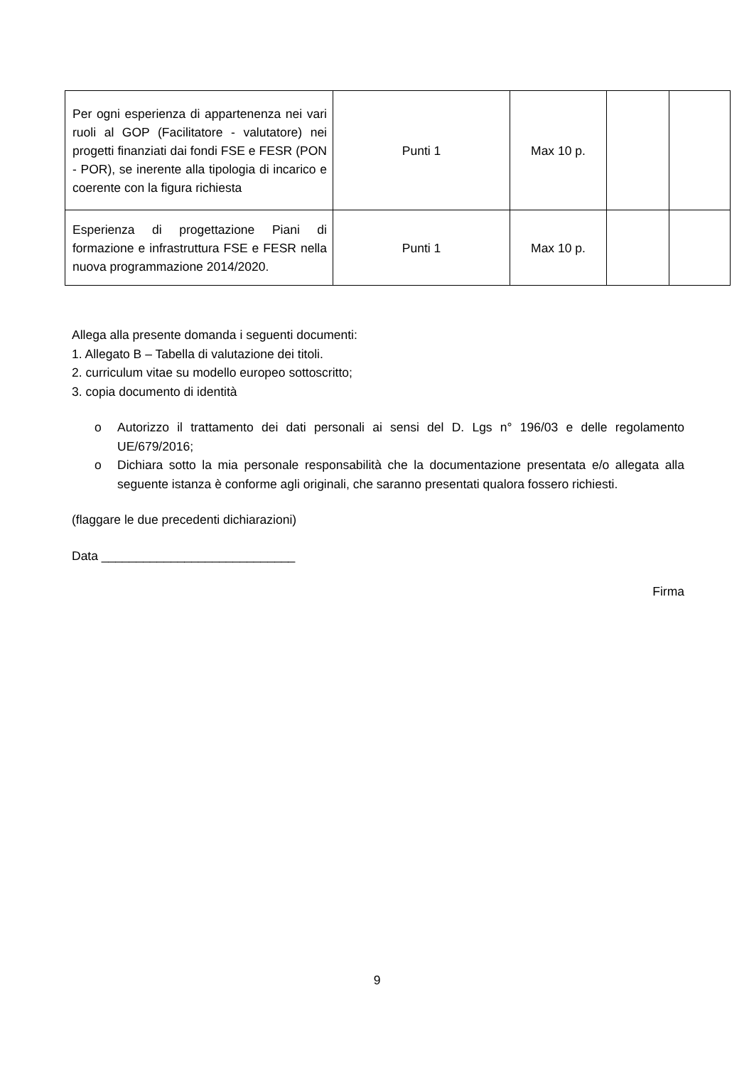| Per ogni esperienza di appartenenza nei vari ruoli al GOP (Facilitatore - valutatore) nei progetti finanziati dai fondi FSE e FESR (PON - POR), se inerente alla tipologia di incarico e coerente con la figura richiesta | Punti 1 | Max 10 p. | | |
| Esperienza di progettazione Piani di formazione e infrastruttura FSE e FESR nella nuova programmazione 2014/2020. | Punti 1 | Max 10 p. | | |
Allega alla presente domanda i seguenti documenti:
1. Allegato B – Tabella di valutazione dei titoli.
2. curriculum vitae su modello europeo sottoscritto;
3. copia documento di identità
o Autorizzo il trattamento dei dati personali ai sensi del D. Lgs n° 196/03 e delle regolamento UE/679/2016;
o Dichiara sotto la mia personale responsabilità che la documentazione presentata e/o allegata alla seguente istanza è conforme agli originali, che saranno presentati qualora fossero richiesti.
(flaggare le due precedenti dichiarazioni)
Data ____________________________
Firma
9